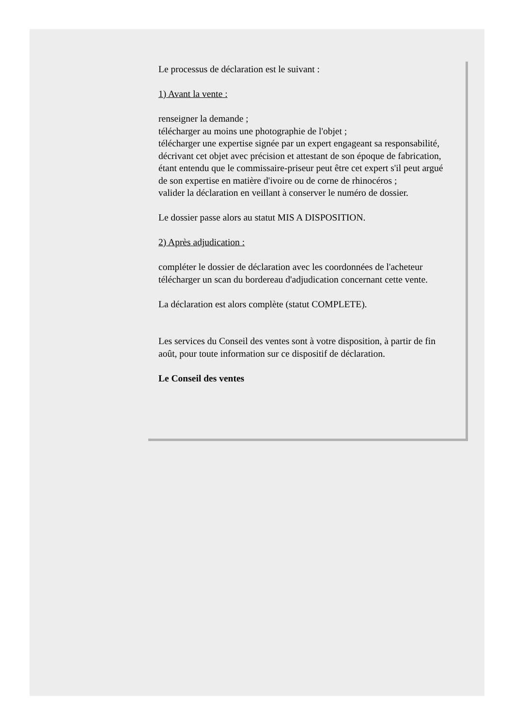Le processus de déclaration est le suivant :
1) Avant la vente :
renseigner la demande ;
télécharger au moins une photographie de l'objet ;
télécharger une expertise signée par un expert engageant sa responsabilité, décrivant cet objet avec précision et attestant de son époque de fabrication, étant entendu que le commissaire-priseur peut être cet expert s'il peut argué de son expertise en matière d'ivoire ou de corne de rhinocéros ;
valider la déclaration en veillant à conserver le numéro de dossier.
Le dossier passe alors au statut MIS A DISPOSITION.
2) Après adjudication :
compléter le dossier de déclaration avec les coordonnées de l'acheteur
télécharger un scan du bordereau d'adjudication concernant cette vente.
La déclaration est alors complète (statut COMPLETE).
Les services du Conseil des ventes sont à votre disposition, à partir de fin août, pour toute information sur ce dispositif de déclaration.
Le Conseil des ventes